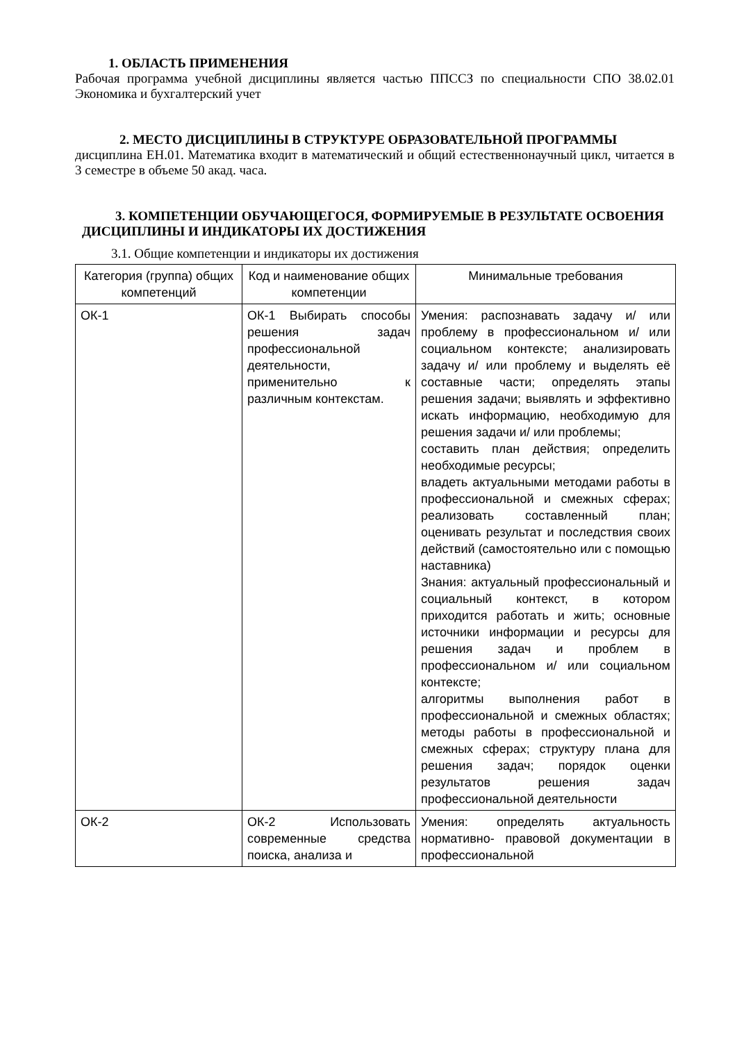1. ОБЛАСТЬ ПРИМЕНЕНИЯ
Рабочая программа учебной дисциплины является частью ППССЗ по специальности СПО 38.02.01 Экономика и бухгалтерский учет
2. МЕСТО ДИСЦИПЛИНЫ В СТРУКТУРЕ ОБРАЗОВАТЕЛЬНОЙ ПРОГРАММЫ
дисциплина ЕН.01. Математика входит в математический и общий естественнонаучный цикл, читается в 3 семестре в объеме 50 акад. часа.
3. КОМПЕТЕНЦИИ ОБУЧАЮЩЕГОСЯ, ФОРМИРУЕМЫЕ В РЕЗУЛЬТАТЕ ОСВОЕНИЯ ДИСЦИПЛИНЫ И ИНДИКАТОРЫ ИХ ДОСТИЖЕНИЯ
3.1. Общие компетенции и индикаторы их достижения
| Категория (группа) общих компетенций | Код и наименование общих компетенции | Минимальные требования |
| --- | --- | --- |
| ОК-1 | ОК-1 Выбирать способы решения задач профессиональной деятельности, применительно к различным контекстам. | Умения: распознавать задачу и/ или проблему в профессиональном и/ или социальном контексте; анализировать задачу и/ или проблему и выделять её составные части; определять этапы решения задачи; выявлять и эффективно искать информацию, необходимую для решения задачи и/ или проблемы; составить план действия; определить необходимые ресурсы; владеть актуальными методами работы в профессиональной и смежных сферах; реализовать составленный план; оценивать результат и последствия своих действий (самостоятельно или с помощью наставника) Знания: актуальный профессиональный и социальный контекст, в котором приходится работать и жить; основные источники информации и ресурсы для решения задач и проблем в профессиональном и/ или социальном контексте; алгоритмы выполнения работ в профессиональной и смежных областях; методы работы в профессиональной и смежных сферах; структуру плана для решения задач; порядок оценки результатов решения задач профессиональной деятельности |
| ОК-2 | ОК-2 Использовать современные средства поиска, анализа и | Умения: определять актуальность нормативно- правовой документации в профессиональной |